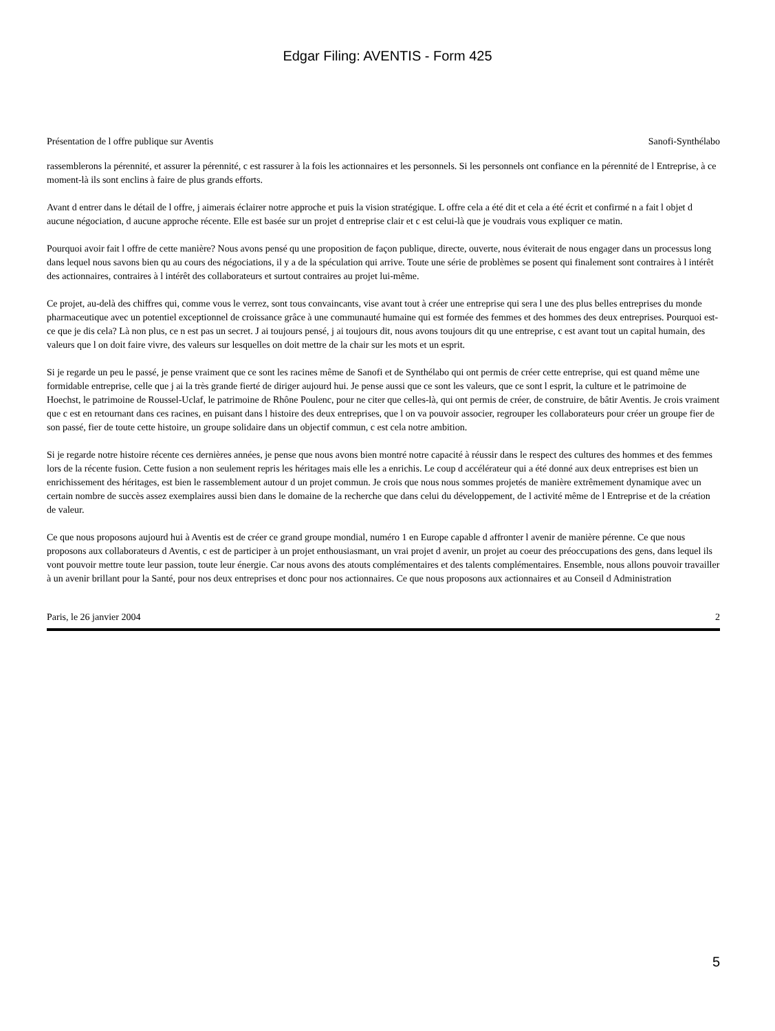Edgar Filing: AVENTIS - Form 425
Présentation de l offre publique sur Aventis Sanofi-Synthélabo
rassemblerons la pérennité, et assurer la pérennité, c est rassurer à la fois les actionnaires et les personnels. Si les personnels ont confiance en la pérennité de l Entreprise, à ce moment-là ils sont enclins à faire de plus grands efforts.
Avant d entrer dans le détail de l offre, j aimerais éclairer notre approche et puis la vision stratégique. L offre cela a été dit et cela a été écrit et confirmé n a fait l objet d aucune négociation, d aucune approche récente. Elle est basée sur un projet d entreprise clair et c est celui-là que je voudrais vous expliquer ce matin.
Pourquoi avoir fait l offre de cette manière? Nous avons pensé qu une proposition de façon publique, directe, ouverte, nous éviterait de nous engager dans un processus long dans lequel nous savons bien qu au cours des négociations, il y a de la spéculation qui arrive. Toute une série de problèmes se posent qui finalement sont contraires à l intérêt des actionnaires, contraires à l intérêt des collaborateurs et surtout contraires au projet lui-même.
Ce projet, au-delà des chiffres qui, comme vous le verrez, sont tous convaincants, vise avant tout à créer une entreprise qui sera l une des plus belles entreprises du monde pharmaceutique avec un potentiel exceptionnel de croissance grâce à une communauté humaine qui est formée des femmes et des hommes des deux entreprises. Pourquoi est-ce que je dis cela? Là non plus, ce n est pas un secret. J ai toujours pensé, j ai toujours dit, nous avons toujours dit qu une entreprise, c est avant tout un capital humain, des valeurs que l on doit faire vivre, des valeurs sur lesquelles on doit mettre de la chair sur les mots et un esprit.
Si je regarde un peu le passé, je pense vraiment que ce sont les racines même de Sanofi et de Synthélabo qui ont permis de créer cette entreprise, qui est quand même une formidable entreprise, celle que j ai la très grande fierté de diriger aujourd hui. Je pense aussi que ce sont les valeurs, que ce sont l esprit, la culture et le patrimoine de Hoechst, le patrimoine de Roussel-Uclaf, le patrimoine de Rhône Poulenc, pour ne citer que celles-là, qui ont permis de créer, de construire, de bâtir Aventis. Je crois vraiment que c est en retournant dans ces racines, en puisant dans l histoire des deux entreprises, que l on va pouvoir associer, regrouper les collaborateurs pour créer un groupe fier de son passé, fier de toute cette histoire, un groupe solidaire dans un objectif commun, c est cela notre ambition.
Si je regarde notre histoire récente ces dernières années, je pense que nous avons bien montré notre capacité à réussir dans le respect des cultures des hommes et des femmes lors de la récente fusion. Cette fusion a non seulement repris les héritages mais elle les a enrichis. Le coup d accélérateur qui a été donné aux deux entreprises est bien un enrichissement des héritages, est bien le rassemblement autour d un projet commun. Je crois que nous nous sommes projetés de manière extrêmement dynamique avec un certain nombre de succès assez exemplaires aussi bien dans le domaine de la recherche que dans celui du développement, de l activité même de l Entreprise et de la création de valeur.
Ce que nous proposons aujourd hui à Aventis est de créer ce grand groupe mondial, numéro 1 en Europe capable d affronter l avenir de manière pérenne. Ce que nous proposons aux collaborateurs d Aventis, c est de participer à un projet enthousiasmant, un vrai projet d avenir, un projet au coeur des préoccupations des gens, dans lequel ils vont pouvoir mettre toute leur passion, toute leur énergie. Car nous avons des atouts complémentaires et des talents complémentaires. Ensemble, nous allons pouvoir travailler à un avenir brillant pour la Santé, pour nos deux entreprises et donc pour nos actionnaires. Ce que nous proposons aux actionnaires et au Conseil d Administration
Paris, le 26 janvier 2004 2
5